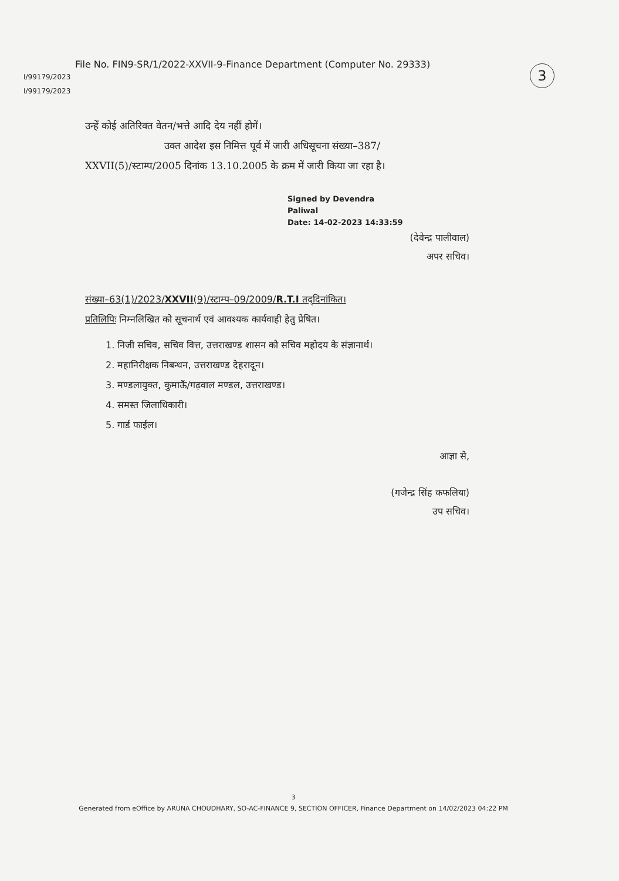File No. FIN9-SR/1/2022-XXVII-9-Finance Department (Computer No. 29333)
3
I/99179/2023
I/99179/2023
उन्हें कोई अतिरिक्त वेतन/भत्ते आदि देय नहीं होगें।
उक्त आदेश इस निमित्त पूर्व में जारी अधिसूचना संख्या–387/
XXVII(5)/स्टाम्प/2005 दिनांक 13.10.2005 के क्रम में जारी किया जा रहा है।
Signed by Devendra
Paliwal
Date: 14-02-2023 14:33:59
(देवेन्द्र पालीवाल)
अपर सचिव।
संख्या–63(1)/2023/XXVII(9)/स्टाम्प–09/2009/R.T.I तद्‌दिनांकित।
प्रतिलिपिः निम्नलिखित को सूचनार्थ एवं आवश्यक कार्यवाही हेतु प्रेषित।
1. निजी सचिव, सचिव वित्त, उत्तराखण्ड शासन को सचिव महोदय के संज्ञानार्थ।
2. महानिरीक्षक निबन्धन, उत्तराखण्ड देहरादून।
3. मण्डलायुक्त, कुमाऊँ/गढ़वाल मण्डल, उत्तराखण्ड।
4. समस्त जिलाधिकारी।
5. गार्ड फाईल।
आज्ञा से,
(गजेन्द्र सिंह कफलिया)
उप सचिव।
3
Generated from eOffice by ARUNA CHOUDHARY, SO-AC-FINANCE 9, SECTION OFFICER, Finance Department on 14/02/2023 04:22 PM